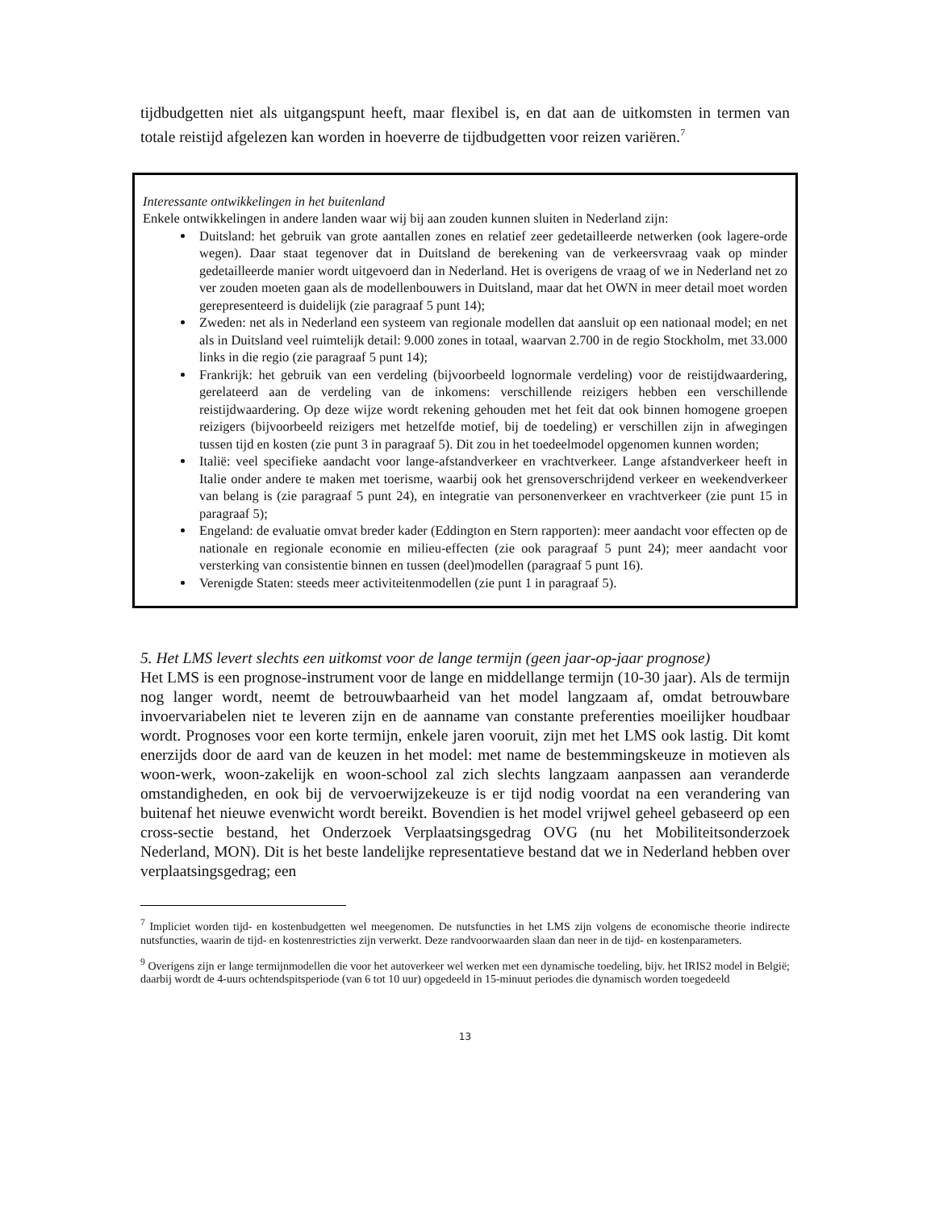tijdbudgetten niet als uitgangspunt heeft, maar flexibel is, en dat aan de uitkomsten in termen van totale reistijd afgelezen kan worden in hoeverre de tijdbudgetten voor reizen variëren.<sup>7</sup>
Interessante ontwikkelingen in het buitenland
Enkele ontwikkelingen in andere landen waar wij bij aan zouden kunnen sluiten in Nederland zijn:
Duitsland: het gebruik van grote aantallen zones en relatief zeer gedetailleerde netwerken (ook lagere-orde wegen). Daar staat tegenover dat in Duitsland de berekening van de verkeersvraag vaak op minder gedetailleerde manier wordt uitgevoerd dan in Nederland. Het is overigens de vraag of we in Nederland net zo ver zouden moeten gaan als de modellenbouwers in Duitsland, maar dat het OWN in meer detail moet worden gerepresenteerd is duidelijk (zie paragraaf 5 punt 14);
Zweden: net als in Nederland een systeem van regionale modellen dat aansluit op een nationaal model; en net als in Duitsland veel ruimtelijk detail: 9.000 zones in totaal, waarvan 2.700 in de regio Stockholm, met 33.000 links in die regio (zie paragraaf 5 punt 14);
Frankrijk: het gebruik van een verdeling (bijvoorbeeld lognormale verdeling) voor de reistijdwaardering, gerelateerd aan de verdeling van de inkomens: verschillende reizigers hebben een verschillende reistijdwaardering. Op deze wijze wordt rekening gehouden met het feit dat ook binnen homogene groepen reizigers (bijvoorbeeld reizigers met hetzelfde motief, bij de toedeling) er verschillen zijn in afwegingen tussen tijd en kosten (zie punt 3 in paragraaf 5). Dit zou in het toedeelmodel opgenomen kunnen worden;
Italië: veel specifieke aandacht voor lange-afstandverkeer en vrachtverkeer. Lange afstandverkeer heeft in Italie onder andere te maken met toerisme, waarbij ook het grensoverschrijdend verkeer en weekendverkeer van belang is (zie paragraaf 5 punt 24), en integratie van personenverkeer en vrachtverkeer (zie punt 15 in paragraaf 5);
Engeland: de evaluatie omvat breder kader (Eddington en Stern rapporten): meer aandacht voor effecten op de nationale en regionale economie en milieu-effecten (zie ook paragraaf 5 punt 24); meer aandacht voor versterking van consistentie binnen en tussen (deel)modellen (paragraaf 5 punt 16).
Verenigde Staten: steeds meer activiteitenmodellen (zie punt 1 in paragraaf 5).
5. Het LMS levert slechts een uitkomst voor de lange termijn (geen jaar-op-jaar prognose)
Het LMS is een prognose-instrument voor de lange en middellange termijn (10-30 jaar). Als de termijn nog langer wordt, neemt de betrouwbaarheid van het model langzaam af, omdat betrouwbare invoervariabelen niet te leveren zijn en de aanname van constante preferenties moeilijker houdbaar wordt. Prognoses voor een korte termijn, enkele jaren vooruit, zijn met het LMS ook lastig. Dit komt enerzijds door de aard van de keuzen in het model: met name de bestemmingskeuze in motieven als woon-werk, woon-zakelijk en woon-school zal zich slechts langzaam aanpassen aan veranderde omstandigheden, en ook bij de vervoerwijzekeuze is er tijd nodig voordat na een verandering van buitenaf het nieuwe evenwicht wordt bereikt. Bovendien is het model vrijwel geheel gebaseerd op een cross-sectie bestand, het Onderzoek Verplaatsingsgedrag OVG (nu het Mobiliteitsonderzoek Nederland, MON). Dit is het beste landelijke representatieve bestand dat we in Nederland hebben over verplaatsingsgedrag; een
<sup>7</sup> Impliciet worden tijd- en kostenbudgetten wel meegenomen. De nutsfuncties in het LMS zijn volgens de economische theorie indirecte nutsfuncties, waarin de tijd- en kostenrestricties zijn verwerkt. Deze randvoorwaarden slaan dan neer in de tijd- en kostenparameters.
<sup>9</sup> Overigens zijn er lange termijnmodellen die voor het autoverkeer wel werken met een dynamische toedeling, bijv. het IRIS2 model in België; daarbij wordt de 4-uurs ochtendspitsperiode (van 6 tot 10 uur) opgedeeld in 15-minuut periodes die dynamisch worden toegedeeld
13